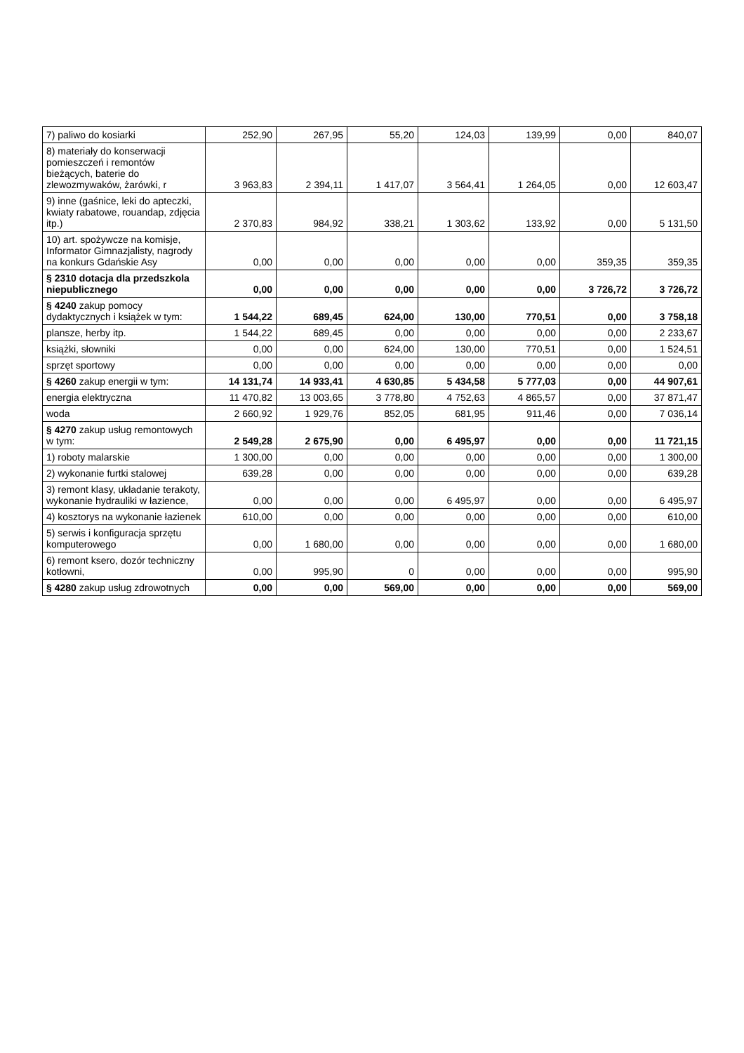| 7) paliwo do kosiarki | 252,90 | 267,95 | 55,20 | 124,03 | 139,99 | 0,00 | 840,07 |
| 8) materiały do konserwacji pomieszczeń i remontów bieżących, baterie do zlewozmywaków, żarówki, r | 3 963,83 | 2 394,11 | 1 417,07 | 3 564,41 | 1 264,05 | 0,00 | 12 603,47 |
| 9) inne (gaśnice, leki do apteczki, kwiaty rabatowe, rouandap, zdjęcia itp.) | 2 370,83 | 984,92 | 338,21 | 1 303,62 | 133,92 | 0,00 | 5 131,50 |
| 10) art. spożywcze na komisje, Informator Gimnazjalisty, nagrody na konkurs Gdańskie Asy | 0,00 | 0,00 | 0,00 | 0,00 | 0,00 | 359,35 | 359,35 |
| § 2310 dotacja dla przedszkola niepublicznego | 0,00 | 0,00 | 0,00 | 0,00 | 0,00 | 3 726,72 | 3 726,72 |
| § 4240 zakup pomocy dydaktycznych i książek w tym: | 1 544,22 | 689,45 | 624,00 | 130,00 | 770,51 | 0,00 | 3 758,18 |
| plansze, herby itp. | 1 544,22 | 689,45 | 0,00 | 0,00 | 0,00 | 0,00 | 2 233,67 |
| książki, słowniki | 0,00 | 0,00 | 624,00 | 130,00 | 770,51 | 0,00 | 1 524,51 |
| sprzęt sportowy | 0,00 | 0,00 | 0,00 | 0,00 | 0,00 | 0,00 | 0,00 |
| § 4260 zakup energii w tym: | 14 131,74 | 14 933,41 | 4 630,85 | 5 434,58 | 5 777,03 | 0,00 | 44 907,61 |
| energia elektryczna | 11 470,82 | 13 003,65 | 3 778,80 | 4 752,63 | 4 865,57 | 0,00 | 37 871,47 |
| woda | 2 660,92 | 1 929,76 | 852,05 | 681,95 | 911,46 | 0,00 | 7 036,14 |
| § 4270 zakup usług remontowych w tym: | 2 549,28 | 2 675,90 | 0,00 | 6 495,97 | 0,00 | 0,00 | 11 721,15 |
| 1) roboty malarskie | 1 300,00 | 0,00 | 0,00 | 0,00 | 0,00 | 0,00 | 1 300,00 |
| 2) wykonanie furtki stalowej | 639,28 | 0,00 | 0,00 | 0,00 | 0,00 | 0,00 | 639,28 |
| 3) remont klasy, układanie terakoty, wykonanie hydrauliki w łazience, | 0,00 | 0,00 | 0,00 | 6 495,97 | 0,00 | 0,00 | 6 495,97 |
| 4) kosztorys na wykonanie łazienek | 610,00 | 0,00 | 0,00 | 0,00 | 0,00 | 0,00 | 610,00 |
| 5) serwis i konfiguracja sprzętu komputerowego | 0,00 | 1 680,00 | 0,00 | 0,00 | 0,00 | 0,00 | 1 680,00 |
| 6) remont ksero, dozór techniczny kotłowni, | 0,00 | 995,90 | 0 | 0,00 | 0,00 | 0,00 | 995,90 |
| § 4280 zakup usług zdrowotnych | 0,00 | 0,00 | 569,00 | 0,00 | 0,00 | 0,00 | 569,00 |